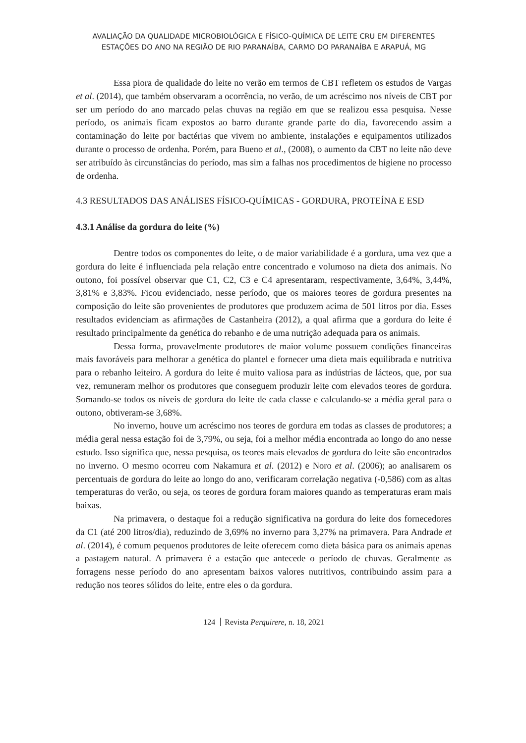AVALIAÇÃO DA QUALIDADE MICROBIOLÓGICA E FÍSICO-QUÍMICA DE LEITE CRU EM DIFERENTES
ESTAÇÕES DO ANO NA REGIÃO DE RIO PARANAÍBA, CARMO DO PARANAÍBA E ARAPUÁ, MG
Essa piora de qualidade do leite no verão em termos de CBT refletem os estudos de Vargas et al. (2014), que também observaram a ocorrência, no verão, de um acréscimo nos níveis de CBT por ser um período do ano marcado pelas chuvas na região em que se realizou essa pesquisa. Nesse período, os animais ficam expostos ao barro durante grande parte do dia, favorecendo assim a contaminação do leite por bactérias que vivem no ambiente, instalações e equipamentos utilizados durante o processo de ordenha. Porém, para Bueno et al., (2008), o aumento da CBT no leite não deve ser atribuído às circunstâncias do período, mas sim a falhas nos procedimentos de higiene no processo de ordenha.
4.3 RESULTADOS DAS ANÁLISES FÍSICO-QUÍMICAS - GORDURA, PROTEÍNA E ESD
4.3.1 Análise da gordura do leite (%)
Dentre todos os componentes do leite, o de maior variabilidade é a gordura, uma vez que a gordura do leite é influenciada pela relação entre concentrado e volumoso na dieta dos animais. No outono, foi possível observar que C1, C2, C3 e C4 apresentaram, respectivamente, 3,64%, 3,44%, 3,81% e 3,83%. Ficou evidenciado, nesse período, que os maiores teores de gordura presentes na composição do leite são provenientes de produtores que produzem acima de 501 litros por dia. Esses resultados evidenciam as afirmações de Castanheira (2012), a qual afirma que a gordura do leite é resultado principalmente da genética do rebanho e de uma nutrição adequada para os animais.
Dessa forma, provavelmente produtores de maior volume possuem condições financeiras mais favoráveis para melhorar a genética do plantel e fornecer uma dieta mais equilibrada e nutritiva para o rebanho leiteiro. A gordura do leite é muito valiosa para as indústrias de lácteos, que, por sua vez, remuneram melhor os produtores que conseguem produzir leite com elevados teores de gordura. Somando-se todos os níveis de gordura do leite de cada classe e calculando-se a média geral para o outono, obtiveram-se 3,68%.
No inverno, houve um acréscimo nos teores de gordura em todas as classes de produtores; a média geral nessa estação foi de 3,79%, ou seja, foi a melhor média encontrada ao longo do ano nesse estudo. Isso significa que, nessa pesquisa, os teores mais elevados de gordura do leite são encontrados no inverno. O mesmo ocorreu com Nakamura et al. (2012) e Noro et al. (2006); ao analisarem os percentuais de gordura do leite ao longo do ano, verificaram correlação negativa (-0,586) com as altas temperaturas do verão, ou seja, os teores de gordura foram maiores quando as temperaturas eram mais baixas.
Na primavera, o destaque foi a redução significativa na gordura do leite dos fornecedores da C1 (até 200 litros/dia), reduzindo de 3,69% no inverno para 3,27% na primavera. Para Andrade et al. (2014), é comum pequenos produtores de leite oferecem como dieta básica para os animais apenas a pastagem natural. A primavera é a estação que antecede o período de chuvas. Geralmente as forragens nesse período do ano apresentam baixos valores nutritivos, contribuindo assim para a redução nos teores sólidos do leite, entre eles o da gordura.
124 Revista Perquirere, n. 18, 2021